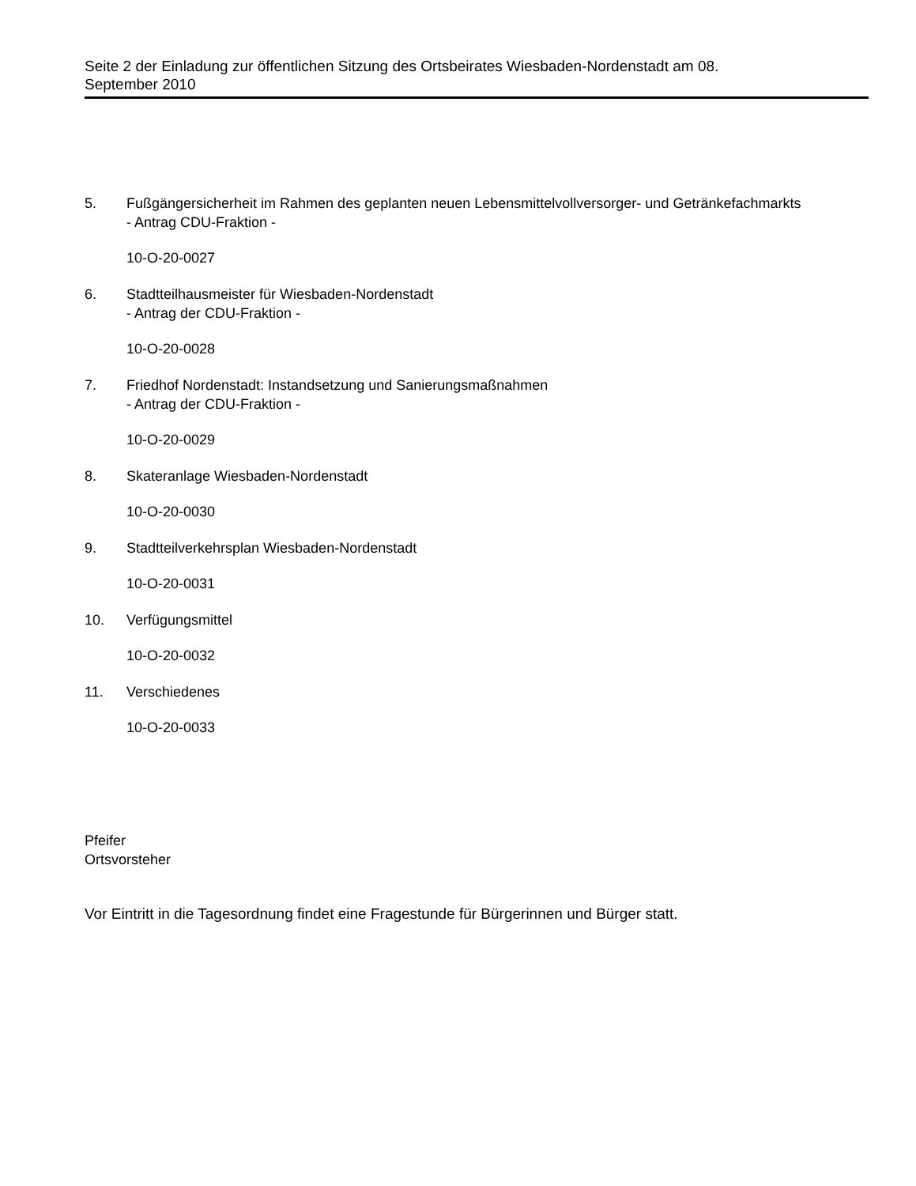Seite 2 der Einladung zur öffentlichen Sitzung des Ortsbeirates Wiesbaden-Nordenstadt am 08.
September 2010
5. Fußgängersicherheit im Rahmen des geplanten neuen Lebensmittelvollversorger- und Getränkefachmarkts
- Antrag CDU-Fraktion -
10-O-20-0027
6. Stadtteilhausmeister für Wiesbaden-Nordenstadt
- Antrag der CDU-Fraktion -
10-O-20-0028
7. Friedhof Nordenstadt: Instandsetzung und Sanierungsmaßnahmen
- Antrag der CDU-Fraktion -
10-O-20-0029
8. Skateranlage Wiesbaden-Nordenstadt
10-O-20-0030
9. Stadtteilverkehrsplan Wiesbaden-Nordenstadt
10-O-20-0031
10. Verfügungsmittel
10-O-20-0032
11. Verschiedenes
10-O-20-0033
Pfeifer
Ortsvorsteher
Vor Eintritt in die Tagesordnung findet eine Fragestunde für Bürgerinnen und Bürger statt.